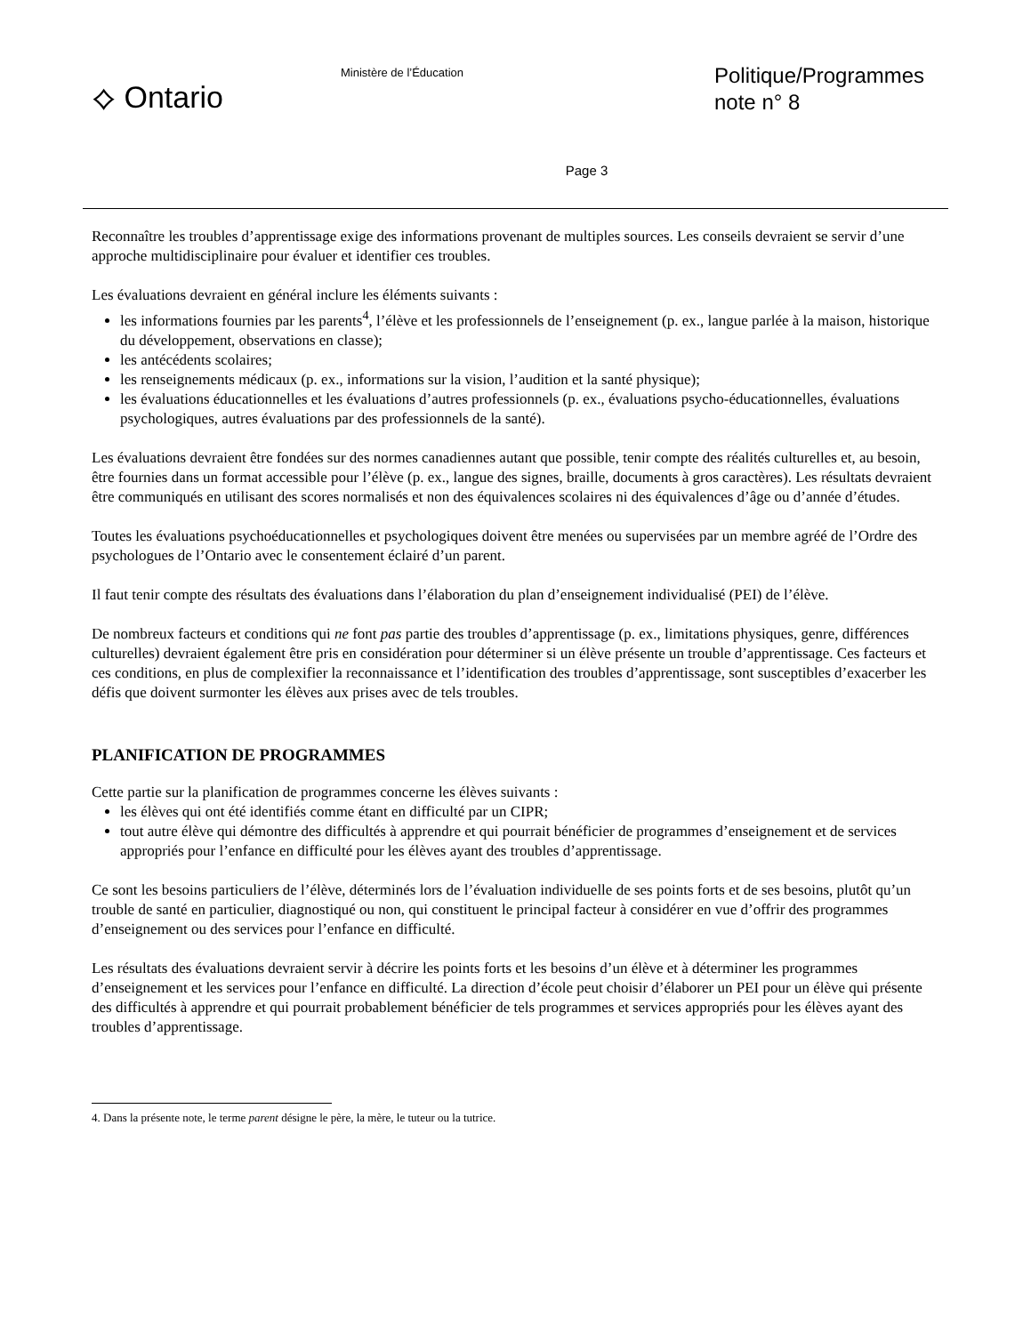⟡ Ontario
Ministère de l’Éducation
Politique/Programmes
note n° 8
Page 3
Reconnaître les troubles d’apprentissage exige des informations provenant de multiples sources. Les conseils devraient se servir d’une approche multidisciplinaire pour évaluer et identifier ces troubles.
Les évaluations devraient en général inclure les éléments suivants :
les informations fournies par les parents<sup>4</sup>, l’élève et les professionnels de l’enseignement (p. ex., langue parlée à la maison, historique du développement, observations en classe);
les antécédents scolaires;
les renseignements médicaux (p. ex., informations sur la vision, l’audition et la santé physique);
les évaluations éducationnelles et les évaluations d’autres professionnels (p. ex., évaluations psycho-éducationnelles, évaluations psychologiques, autres évaluations par des professionnels de la santé).
Les évaluations devraient être fondées sur des normes canadiennes autant que possible, tenir compte des réalités culturelles et, au besoin, être fournies dans un format accessible pour l’élève (p. ex., langue des signes, braille, documents à gros caractères). Les résultats devraient être communiqués en utilisant des scores normalisés et non des équivalences scolaires ni des équivalences d’âge ou d’année d’études.
Toutes les évaluations psychoéducationnelles et psychologiques doivent être menées ou supervisées par un membre agréé de l’Ordre des psychologues de l’Ontario avec le consentement éclairé d’un parent.
Il faut tenir compte des résultats des évaluations dans l’élaboration du plan d’enseignement individualisé (PEI) de l’élève.
De nombreux facteurs et conditions qui ne font pas partie des troubles d’apprentissage (p. ex., limitations physiques, genre, différences culturelles) devraient également être pris en considération pour déterminer si un élève présente un trouble d’apprentissage. Ces facteurs et ces conditions, en plus de complexifier la reconnaissance et l’identification des troubles d’apprentissage, sont susceptibles d’exacerber les défis que doivent surmonter les élèves aux prises avec de tels troubles.
PLANIFICATION DE PROGRAMMES
Cette partie sur la planification de programmes concerne les élèves suivants :
les élèves qui ont été identifiés comme étant en difficulté par un CIPR;
tout autre élève qui démontre des difficultés à apprendre et qui pourrait bénéficier de programmes d’enseignement et de services appropriés pour l’enfance en difficulté pour les élèves ayant des troubles d’apprentissage.
Ce sont les besoins particuliers de l’élève, déterminés lors de l’évaluation individuelle de ses points forts et de ses besoins, plutôt qu’un trouble de santé en particulier, diagnostiqué ou non, qui constituent le principal facteur à considérer en vue d’offrir des programmes d’enseignement ou des services pour l’enfance en difficulté.
Les résultats des évaluations devraient servir à décrire les points forts et les besoins d’un élève et à déterminer les programmes d’enseignement et les services pour l’enfance en difficulté. La direction d’école peut choisir d’élaborer un PEI pour un élève qui présente des difficultés à apprendre et qui pourrait probablement bénéficier de tels programmes et services appropriés pour les élèves ayant des troubles d’apprentissage.
4. Dans la présente note, le terme parent désigne le père, la mère, le tuteur ou la tutrice.